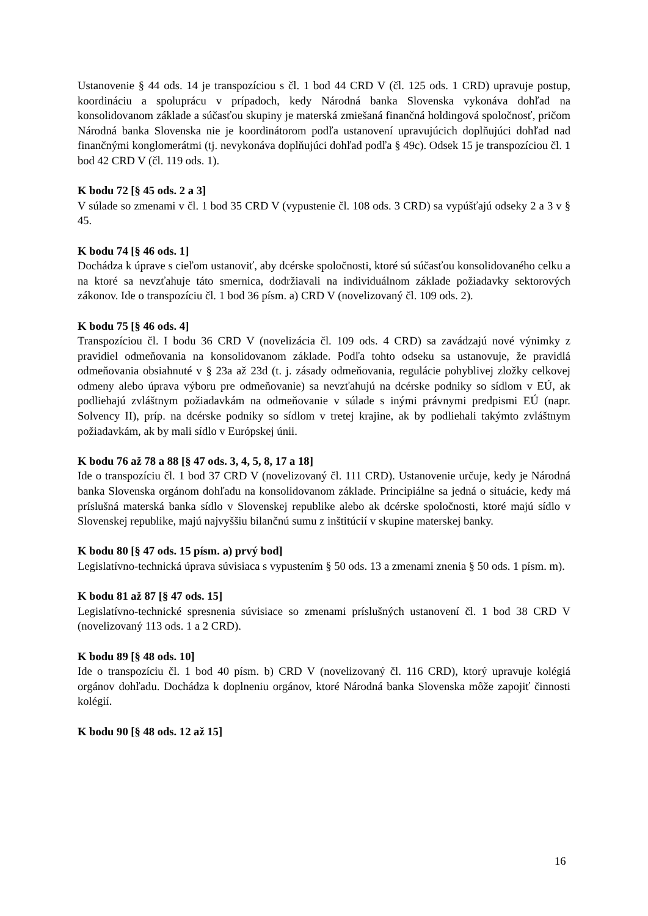Ustanovenie § 44 ods. 14 je transpozíciou s čl. 1 bod 44 CRD V (čl. 125 ods. 1 CRD) upravuje postup, koordináciu a spoluprácu v prípadoch, kedy Národná banka Slovenska vykonáva dohľad na konsolidovanom základe a súčasťou skupiny je materská zmiešaná finančná holdingová spoločnosť, pričom Národná banka Slovenska nie je koordinátorom podľa ustanovení upravujúcich doplňujúci dohľad nad finančnými konglomerátmi (tj. nevykonáva doplňujúci dohľad podľa § 49c). Odsek 15 je transpozíciou čl. 1 bod 42 CRD V (čl. 119 ods. 1).
K bodu 72 [§ 45 ods. 2 a 3]
V súlade so zmenami v čl. 1 bod 35 CRD V (vypustenie čl. 108 ods. 3 CRD) sa vypúšťajú odseky 2 a 3 v § 45.
K bodu 74 [§ 46 ods. 1]
Dochádza k úprave s cieľom ustanoviť, aby dcérske spoločnosti, ktoré sú súčasťou konsolidovaného celku a na ktoré sa nevzťahuje táto smernica, dodržiavali na individuálnom základe požiadavky sektorových zákonov. Ide o transpozíciu čl. 1 bod 36 písm. a) CRD V (novelizovaný čl. 109 ods. 2).
K bodu 75 [§ 46 ods. 4]
Transpozíciou čl. I bodu 36 CRD V (novelizácia čl. 109 ods. 4 CRD) sa zavádzajú nové výnimky z pravidiel odmeňovania na konsolidovanom základe. Podľa tohto odseku sa ustanovuje, že pravidlá odmeňovania obsiahnuté v § 23a až 23d (t. j. zásady odmeňovania, regulácie pohyblivej zložky celkovej odmeny alebo úprava výboru pre odmeňovanie) sa nevzťahujú na dcérske podniky so sídlom v EÚ, ak podliehajú zvláštnym požiadavkám na odmeňovanie v súlade s inými právnymi predpismi EÚ (napr. Solvency II), príp. na dcérske podniky so sídlom v tretej krajine, ak by podliehali takýmto zvláštnym požiadavkám, ak by mali sídlo v Európskej únii.
K bodu 76 až 78 a 88 [§ 47 ods. 3, 4, 5, 8, 17 a 18]
Ide o transpozíciu čl. 1 bod 37 CRD V (novelizovaný čl. 111 CRD). Ustanovenie určuje, kedy je Národná banka Slovenska orgánom dohľadu na konsolidovanom základe. Principiálne sa jedná o situácie, kedy má príslušná materská banka sídlo v Slovenskej republike alebo ak dcérske spoločnosti, ktoré majú sídlo v Slovenskej republike, majú najvyššiu bilančnú sumu z inštitúcií v skupine materskej banky.
K bodu 80 [§ 47 ods. 15 písm. a) prvý bod]
Legislatívno-technická úprava súvisiaca s vypustením § 50 ods. 13 a zmenami znenia § 50 ods. 1 písm. m).
K bodu 81 až 87 [§ 47 ods. 15]
Legislatívno-technické spresnenia súvisiace so zmenami príslušných ustanovení čl. 1 bod 38 CRD V (novelizovaný 113 ods. 1 a 2 CRD).
K bodu 89 [§ 48 ods. 10]
Ide o transpozíciu čl. 1 bod 40 písm. b) CRD V (novelizovaný čl. 116 CRD), ktorý upravuje kolégiá orgánov dohľadu. Dochádza k doplneniu orgánov, ktoré Národná banka Slovenska môže zapojiť činnosti kolégií.
K bodu 90 [§ 48 ods. 12 až 15]
16